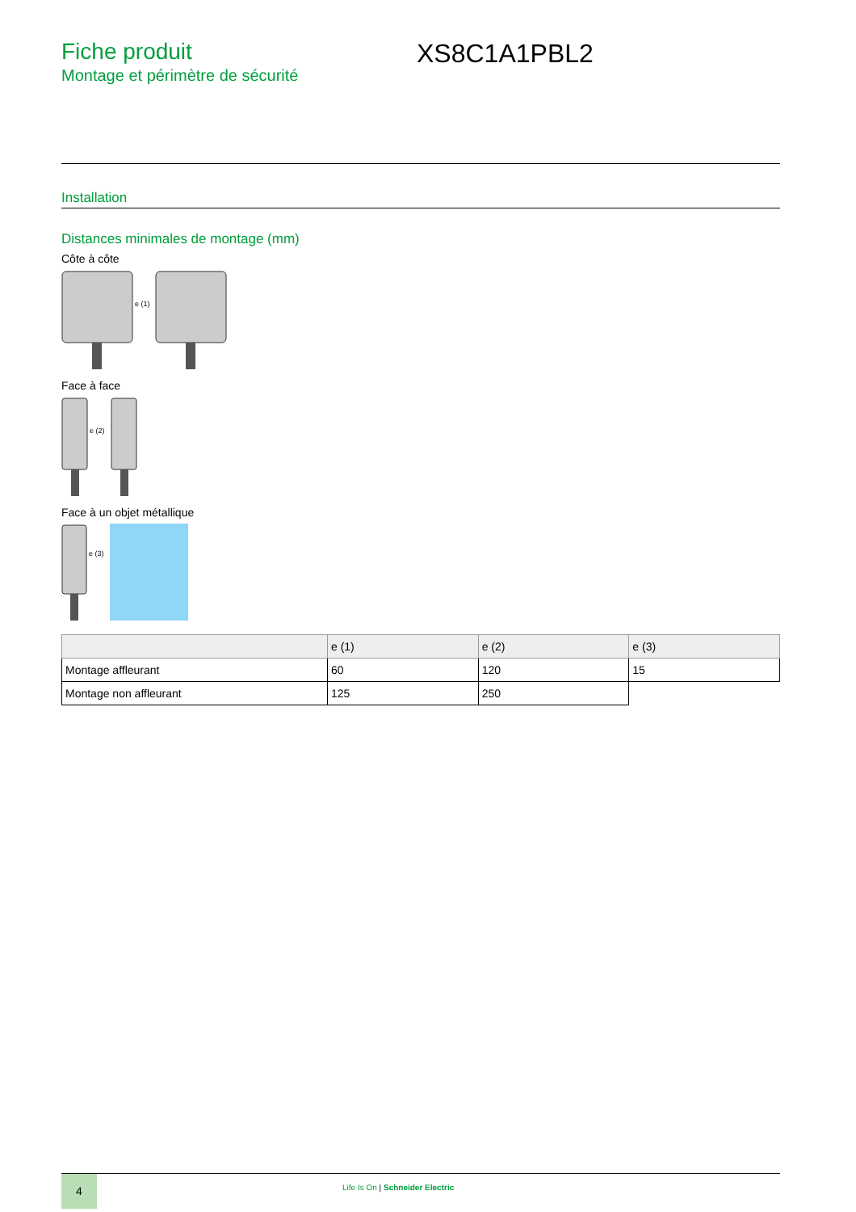Fiche produit
Montage et périmètre de sécurité
XS8C1A1PBL2
Installation
Distances minimales de montage (mm)
Côte à côte
e (1)
Face à face
e (2)
Face à un objet métallique
e (3)
| | e (1) | e (2) | e (3) |
| --- | --- | --- | --- |
| Montage affleurant | 60 | 120 | 15 |
| Montage non affleurant | 125 | 250 | |
4
Life Is On | Schneider Electric